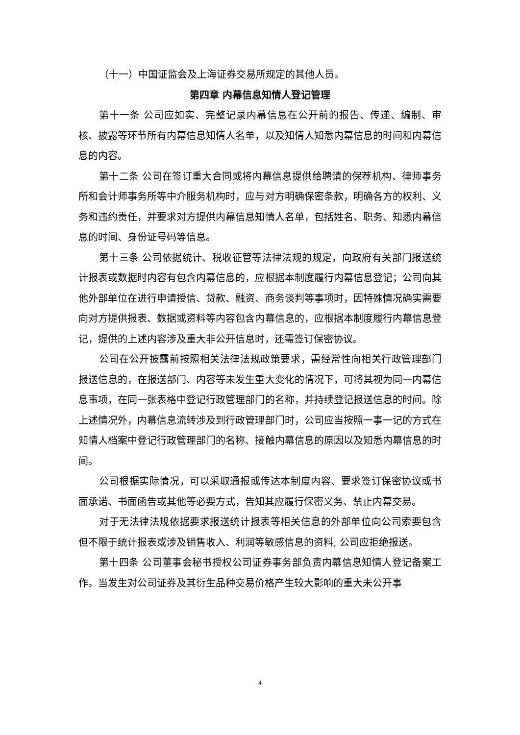（十一）中国证监会及上海证券交易所规定的其他人员。
第四章 内幕信息知情人登记管理
第十一条 公司应如实、完整记录内幕信息在公开前的报告、传递、编制、审核、披露等环节所有内幕信息知情人名单，以及知情人知悉内幕信息的时间和内幕信息的内容。
第十二条 公司在签订重大合同或将内幕信息提供给聘请的保荐机构、律师事务所和会计师事务所等中介服务机构时，应与对方明确保密条款，明确各方的权利、义务和违约责任，并要求对方提供内幕信息知情人名单，包括姓名、职务、知悉内幕信息的时间、身份证号码等信息。
第十三条 公司依据统计、税收征管等法律法规的规定，向政府有关部门报送统计报表或数据时内容有包含内幕信息的，应根据本制度履行内幕信息登记；公司向其他外部单位在进行申请授信、贷款、融资、商务谈判等事项时，因特殊情况确实需要向对方提供报表、数据或资料等内容包含内幕信息的，应根据本制度履行内幕信息登记，提供的上述内容涉及重大非公开信息时，还需签订保密协议。
公司在公开披露前按照相关法律法规政策要求，需经常性向相关行政管理部门报送信息的，在报送部门、内容等未发生重大变化的情况下，可将其视为同一内幕信息事项，在同一张表格中登记行政管理部门的名称，并持续登记报送信息的时间。除上述情况外，内幕信息流转涉及到行政管理部门时，公司应当按照一事一记的方式在知情人档案中登记行政管理部门的名称、接触内幕信息的原因以及知悉内幕信息的时间。
公司根据实际情况，可以采取通报或传达本制度内容、要求签订保密协议或书面承诺、书面函告或其他等必要方式，告知其应履行保密义务、禁止内幕交易。
对于无法律法规依据要求报送统计报表等相关信息的外部单位向公司索要包含但不限于统计报表或涉及销售收入、利润等敏感信息的资料, 公司应拒绝报送。
第十四条 公司董事会秘书授权公司证券事务部负责内幕信息知情人登记备案工作。当发生对公司证券及其衍生品种交易价格产生较大影响的重大未公开事
4